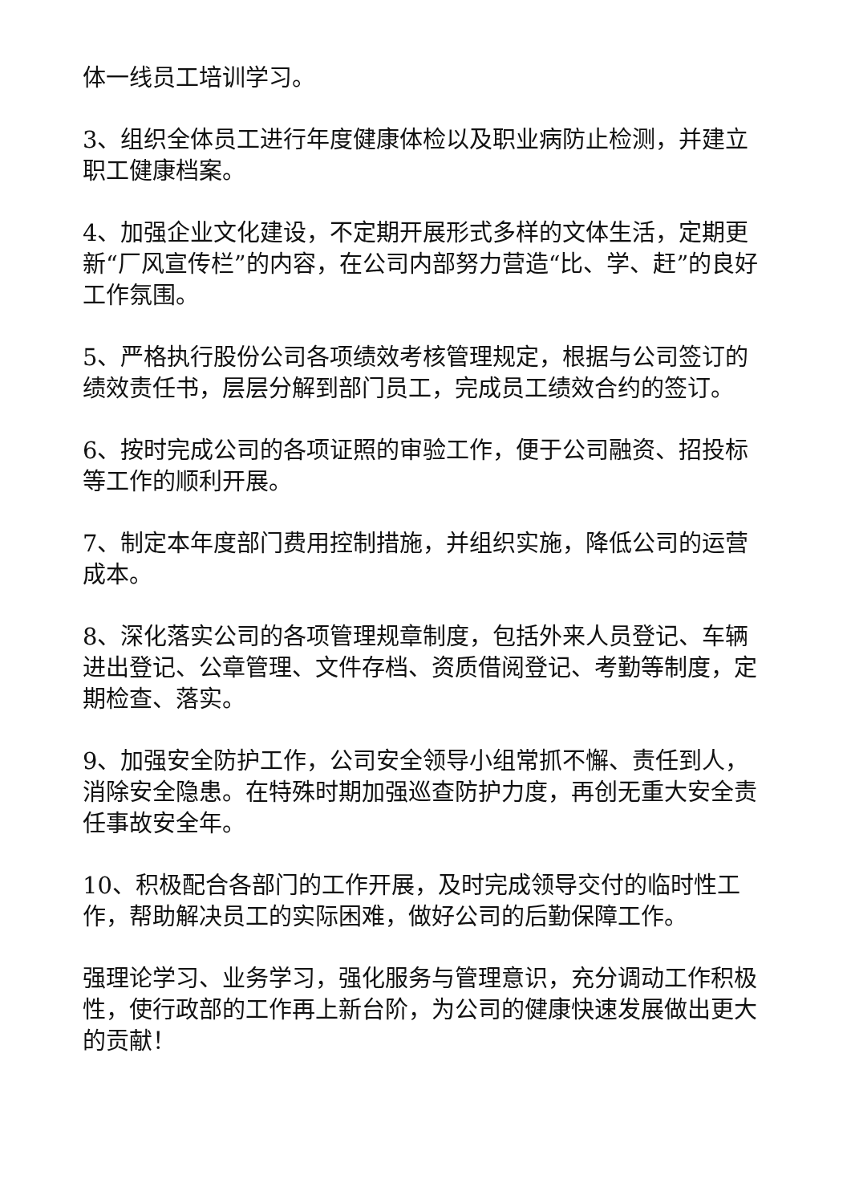体一线员工培训学习。
3、组织全体员工进行年度健康体检以及职业病防止检测，并建立职工健康档案。
4、加强企业文化建设，不定期开展形式多样的文体生活，定期更新“厂风宣传栏”的内容，在公司内部努力营造“比、学、赶”的良好工作氛围。
5、严格执行股份公司各项绩效考核管理规定，根据与公司签订的绩效责任书，层层分解到部门员工，完成员工绩效合约的签订。
6、按时完成公司的各项证照的审验工作，便于公司融资、招投标等工作的顺利开展。
7、制定本年度部门费用控制措施，并组织实施，降低公司的运营成本。
8、深化落实公司的各项管理规章制度，包括外来人员登记、车辆进出登记、公章管理、文件存档、资质借阅登记、考勤等制度，定期检查、落实。
9、加强安全防护工作，公司安全领导小组常抓不懈、责任到人，消除安全隐患。在特殊时期加强巡查防护力度，再创无重大安全责任事故安全年。
10、积极配合各部门的工作开展，及时完成领导交付的临时性工作，帮助解决员工的实际困难，做好公司的后勤保障工作。
强理论学习、业务学习，强化服务与管理意识，充分调动工作积极性，使行政部的工作再上新台阶，为公司的健康快速发展做出更大的贡献！